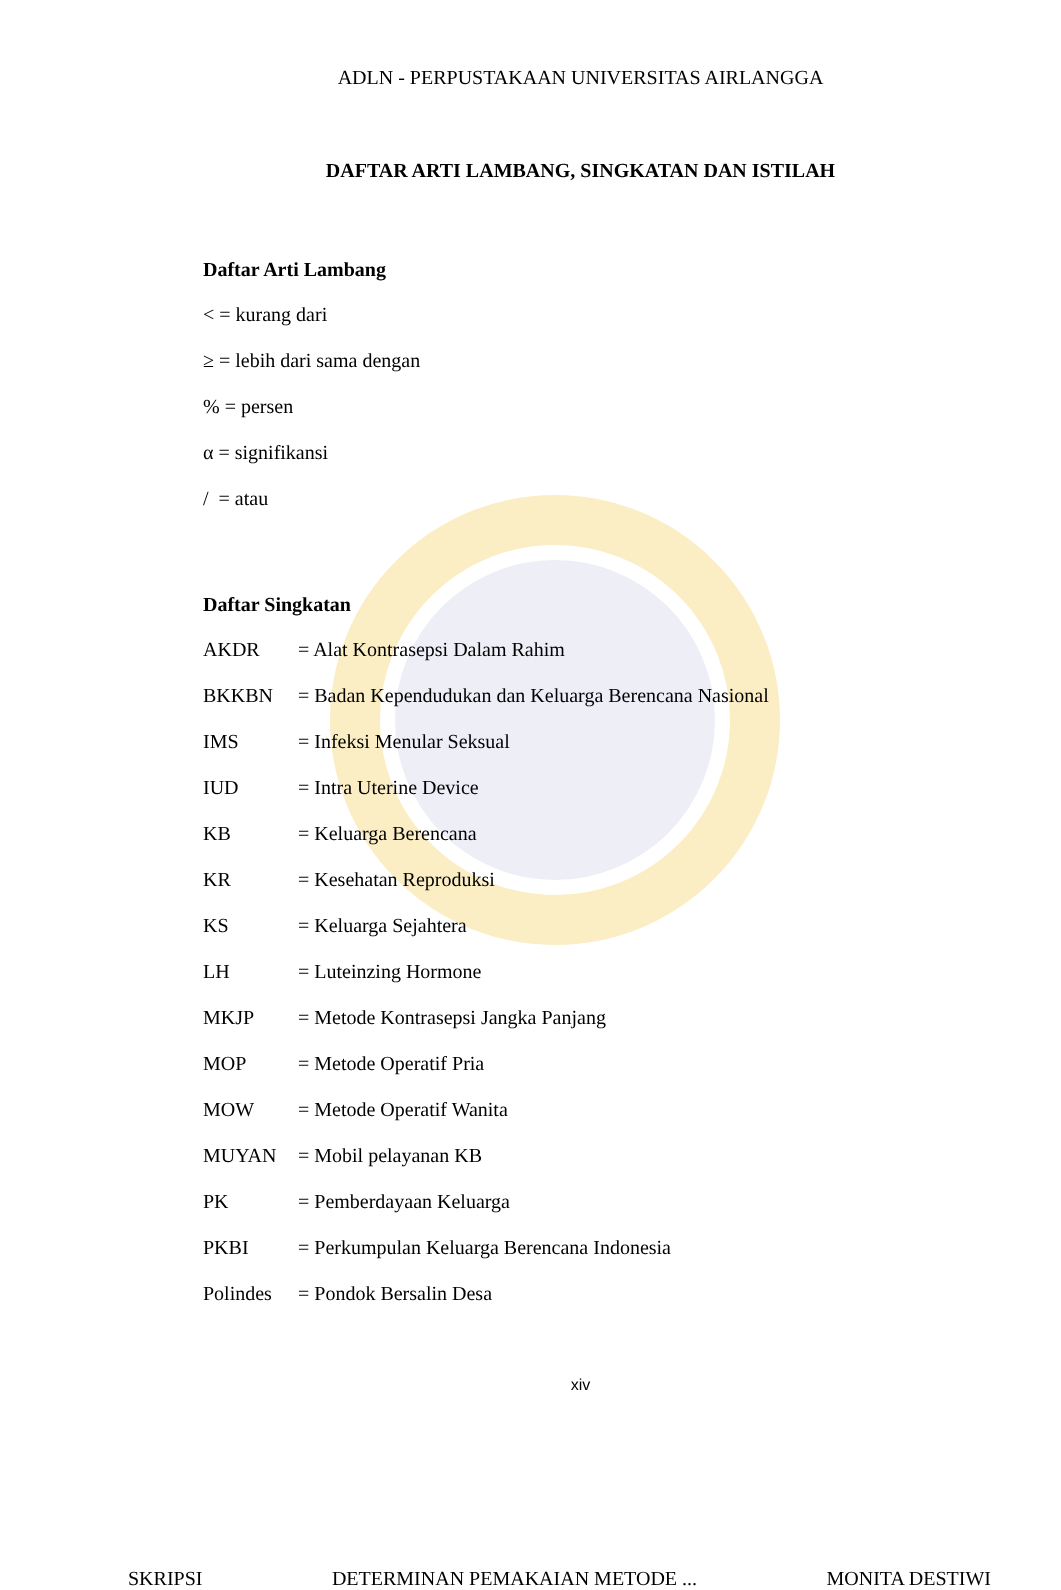ADLN - PERPUSTAKAAN UNIVERSITAS AIRLANGGA
DAFTAR ARTI LAMBANG, SINGKATAN DAN ISTILAH
Daftar Arti Lambang
< = kurang dari
≥ = lebih dari sama dengan
% = persen
α = signifikansi
/ = atau
Daftar Singkatan
AKDR = Alat Kontrasepsi Dalam Rahim
BKKBN = Badan Kependudukan dan Keluarga Berencana Nasional
IMS = Infeksi Menular Seksual
IUD = Intra Uterine Device
KB = Keluarga Berencana
KR = Kesehatan Reproduksi
KS = Keluarga Sejahtera
LH = Luteinzing Hormone
MKJP = Metode Kontrasepsi Jangka Panjang
MOP = Metode Operatif Pria
MOW = Metode Operatif Wanita
MUYAN = Mobil pelayanan KB
PK = Pemberdayaan Keluarga
PKBI = Perkumpulan Keluarga Berencana Indonesia
Polindes = Pondok Bersalin Desa
xiv
SKRIPSI DETERMINAN PEMAKAIAN METODE ... MONITA DESTIWI